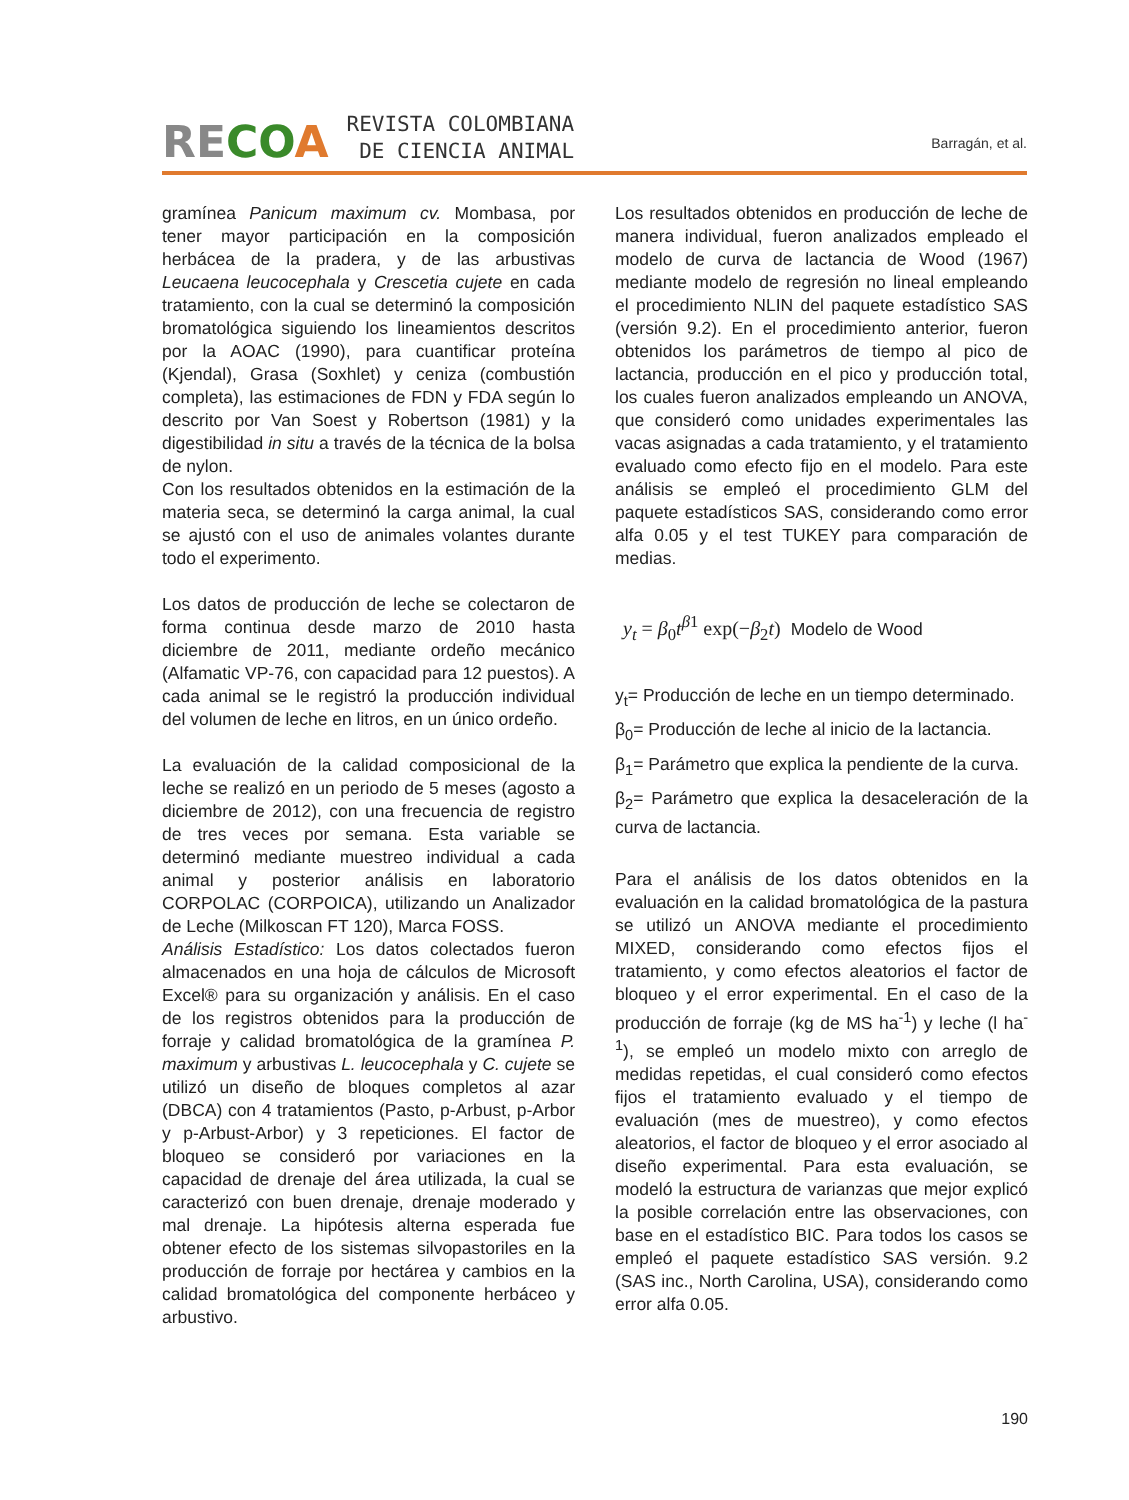RECOA
REVISTA COLOMBIANA
DE CIENCIA ANIMAL
Barragán, et al.
gramínea Panicum maximum cv. Mombasa, por tener mayor participación en la composición herbácea de la pradera, y de las arbustivas Leucaena leucocephala y Crescetia cujete en cada tratamiento, con la cual se determinó la composición bromatológica siguiendo los lineamientos descritos por la AOAC (1990), para cuantificar proteína (Kjendal), Grasa (Soxhlet) y ceniza (combustión completa), las estimaciones de FDN y FDA según lo descrito por Van Soest y Robertson (1981) y la digestibilidad in situ a través de la técnica de la bolsa de nylon.
Con los resultados obtenidos en la estimación de la materia seca, se determinó la carga animal, la cual se ajustó con el uso de animales volantes durante todo el experimento.
Los datos de producción de leche se colectaron de forma continua desde marzo de 2010 hasta diciembre de 2011, mediante ordeño mecánico (Alfamatic VP-76, con capacidad para 12 puestos). A cada animal se le registró la producción individual del volumen de leche en litros, en un único ordeño.
La evaluación de la calidad composicional de la leche se realizó en un periodo de 5 meses (agosto a diciembre de 2012), con una frecuencia de registro de tres veces por semana. Esta variable se determinó mediante muestreo individual a cada animal y posterior análisis en laboratorio CORPOLAC (CORPOICA), utilizando un Analizador de Leche (Milkoscan FT 120), Marca FOSS.
Análisis Estadístico: Los datos colectados fueron almacenados en una hoja de cálculos de Microsoft Excel® para su organización y análisis. En el caso de los registros obtenidos para la producción de forraje y calidad bromatológica de la gramínea P. maximum y arbustivas L. leucocephala y C. cujete se utilizó un diseño de bloques completos al azar (DBCA) con 4 tratamientos (Pasto, p-Arbust, p-Arbor y p-Arbust-Arbor) y 3 repeticiones. El factor de bloqueo se consideró por variaciones en la capacidad de drenaje del área utilizada, la cual se caracterizó con buen drenaje, drenaje moderado y mal drenaje. La hipótesis alterna esperada fue obtener efecto de los sistemas silvopastoriles en la producción de forraje por hectárea y cambios en la calidad bromatológica del componente herbáceo y arbustivo.
Los resultados obtenidos en producción de leche de manera individual, fueron analizados empleado el modelo de curva de lactancia de Wood (1967) mediante modelo de regresión no lineal empleando el procedimiento NLIN del paquete estadístico SAS (versión 9.2). En el procedimiento anterior, fueron obtenidos los parámetros de tiempo al pico de lactancia, producción en el pico y producción total, los cuales fueron analizados empleando un ANOVA, que consideró como unidades experimentales las vacas asignadas a cada tratamiento, y el tratamiento evaluado como efecto fijo en el modelo. Para este análisis se empleó el procedimiento GLM del paquete estadísticos SAS, considerando como error alfa 0.05 y el test TUKEY para comparación de medias.
y<sub>t</sub> = β<sub>0</sub>t<sup>β1</sup> exp(−β<sub>2</sub>t) Modelo de Wood
y<sub>t</sub>= Producción de leche en un tiempo determinado.
β<sub>0</sub>= Producción de leche al inicio de la lactancia.
β<sub>1</sub>= Parámetro que explica la pendiente de la curva.
β<sub>2</sub>= Parámetro que explica la desaceleración de la curva de lactancia.
Para el análisis de los datos obtenidos en la evaluación en la calidad bromatológica de la pastura se utilizó un ANOVA mediante el procedimiento MIXED, considerando como efectos fijos el tratamiento, y como efectos aleatorios el factor de bloqueo y el error experimental. En el caso de la producción de forraje (kg de MS ha<sup>-1</sup>) y leche (l ha<sup>-1</sup>), se empleó un modelo mixto con arreglo de medidas repetidas, el cual consideró como efectos fijos el tratamiento evaluado y el tiempo de evaluación (mes de muestreo), y como efectos aleatorios, el factor de bloqueo y el error asociado al diseño experimental. Para esta evaluación, se modeló la estructura de varianzas que mejor explicó la posible correlación entre las observaciones, con base en el estadístico BIC. Para todos los casos se empleó el paquete estadístico SAS versión. 9.2 (SAS inc., North Carolina, USA), considerando como error alfa 0.05.
190